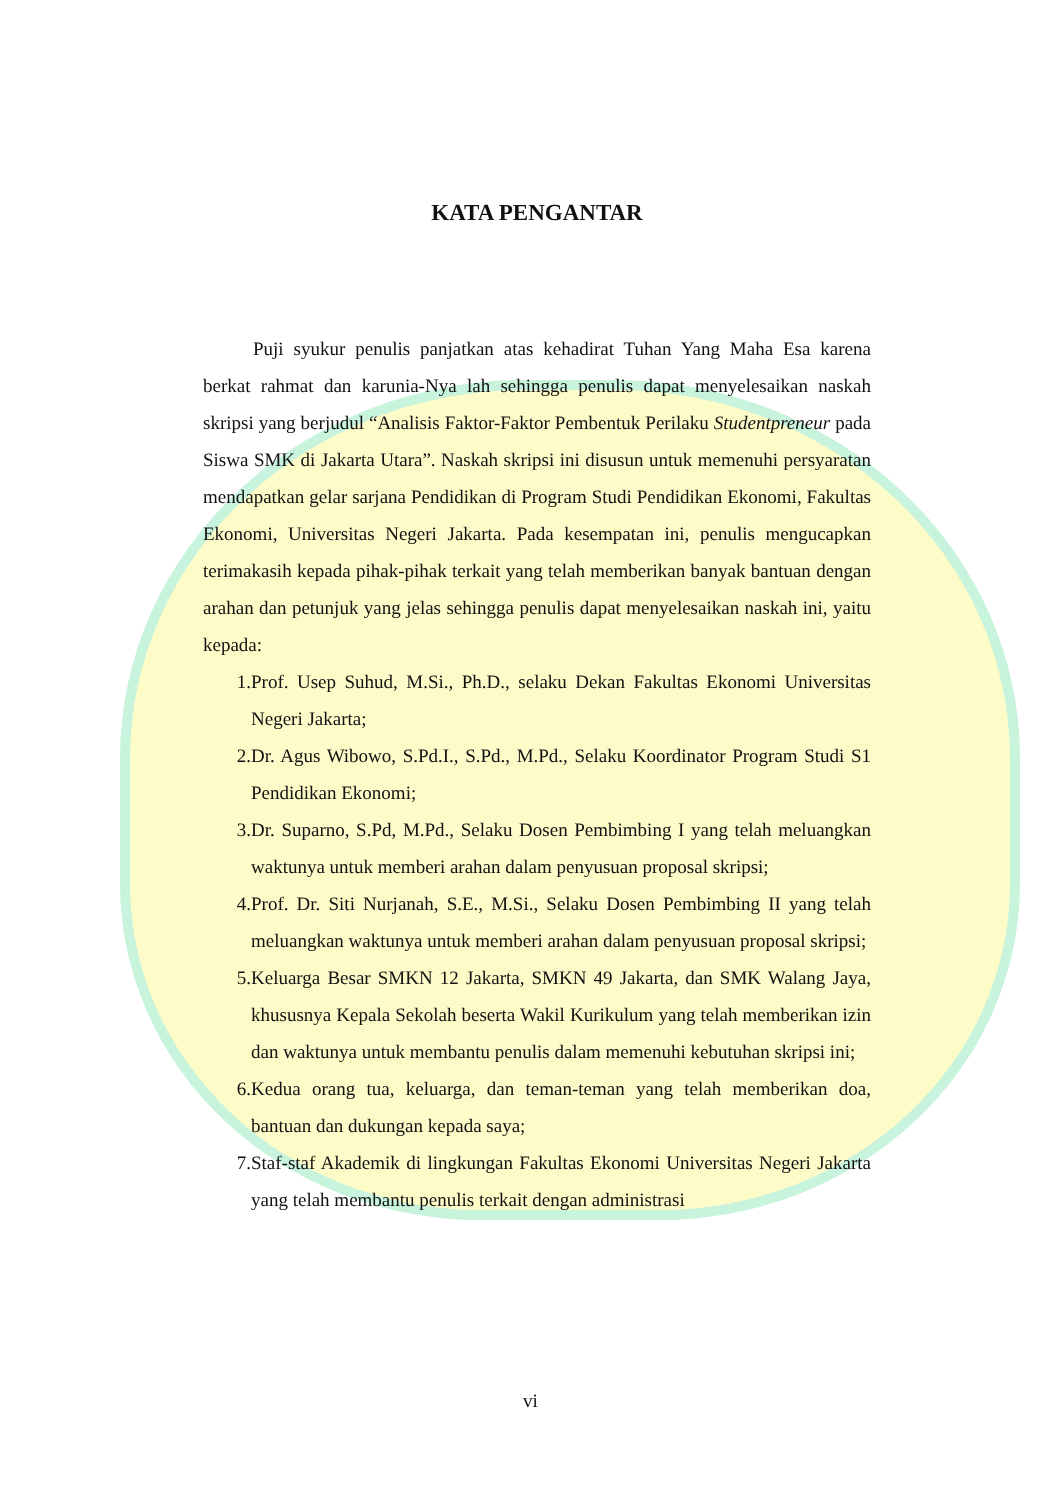KATA PENGANTAR
Puji syukur penulis panjatkan atas kehadirat Tuhan Yang Maha Esa karena berkat rahmat dan karunia-Nya lah sehingga penulis dapat menyelesaikan naskah skripsi yang berjudul “Analisis Faktor-Faktor Pembentuk Perilaku Studentpreneur pada Siswa SMK di Jakarta Utara”. Naskah skripsi ini disusun untuk memenuhi persyaratan mendapatkan gelar sarjana Pendidikan di Program Studi Pendidikan Ekonomi, Fakultas Ekonomi, Universitas Negeri Jakarta. Pada kesempatan ini, penulis mengucapkan terimakasih kepada pihak-pihak terkait yang telah memberikan banyak bantuan dengan arahan dan petunjuk yang jelas sehingga penulis dapat menyelesaikan naskah ini, yaitu kepada:
1. Prof. Usep Suhud, M.Si., Ph.D., selaku Dekan Fakultas Ekonomi Universitas Negeri Jakarta;
2. Dr. Agus Wibowo, S.Pd.I., S.Pd., M.Pd., Selaku Koordinator Program Studi S1 Pendidikan Ekonomi;
3. Dr. Suparno, S.Pd, M.Pd., Selaku Dosen Pembimbing I yang telah meluangkan waktunya untuk memberi arahan dalam penyusuan proposal skripsi;
4. Prof. Dr. Siti Nurjanah, S.E., M.Si., Selaku Dosen Pembimbing II yang telah meluangkan waktunya untuk memberi arahan dalam penyusuan proposal skripsi;
5. Keluarga Besar SMKN 12 Jakarta, SMKN 49 Jakarta, dan SMK Walang Jaya, khususnya Kepala Sekolah beserta Wakil Kurikulum yang telah memberikan izin dan waktunya untuk membantu penulis dalam memenuhi kebutuhan skripsi ini;
6. Kedua orang tua, keluarga, dan teman-teman yang telah memberikan doa, bantuan dan dukungan kepada saya;
7. Staf-staf Akademik di lingkungan Fakultas Ekonomi Universitas Negeri Jakarta yang telah membantu penulis terkait dengan administrasi
vi